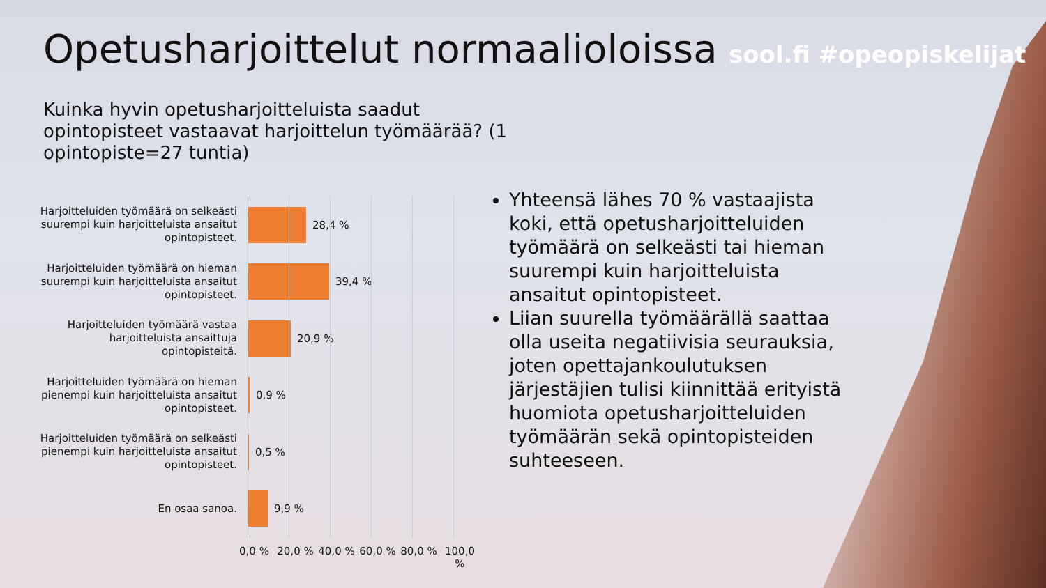Opetusharjoittelut normaalioloissa
sool.fi #opeopiskelijat
Kuinka hyvin opetusharjoitteluista saadut opintopisteet vastaavat harjoittelun työmäärää? (1 opintopiste=27 tuntia)
Harjoitteluiden työmäärä on selkeästi suurempi kuin harjoitteluista ansaitut opintopisteet.
28,4 %
Harjoitteluiden työmäärä on hieman suurempi kuin harjoitteluista ansaitut opintopisteet.
39,4 %
Harjoitteluiden työmäärä vastaa harjoitteluista ansaittuja opintopisteitä.
20,9 %
Harjoitteluiden työmäärä on hieman pienempi kuin harjoitteluista ansaitut opintopisteet.
0,9 %
Harjoitteluiden työmäärä on selkeästi pienempi kuin harjoitteluista ansaitut opintopisteet.
0,5 %
En osaa sanoa.
9,9 %
0,0 % 20,0 % 40,0 % 60,0 % 80,0 % 100,0 %
Yhteensä lähes 70 % vastaajista koki, että opetusharjoitteluiden työmäärä on selkeästi tai hieman suurempi kuin harjoitteluista ansaitut opintopisteet.
Liian suurella työmäärällä saattaa olla useita negatiivisia seurauksia, joten opettajankoulutuksen järjestäjien tulisi kiinnittää erityistä huomiota opetusharjoitteluiden työmäärän sekä opintopisteiden suhteeseen.